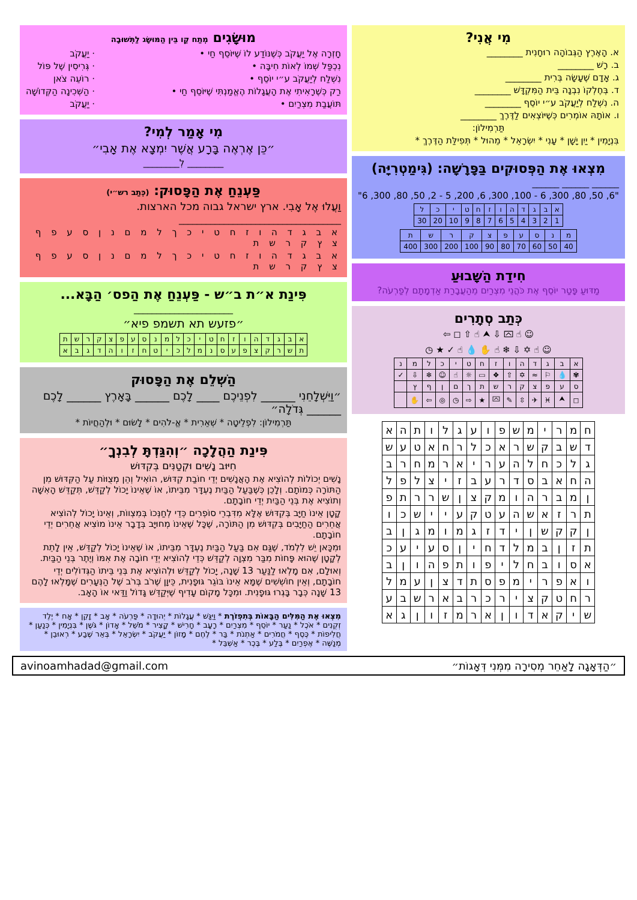מִי אֲנִי?
א. הָאֶרֶץ הַגְּבוֹהָה רוּחָנִית ________
ב. רָשׁ ________
ג. אָדָם שֶׁעָשָׂה בְּרִית ________
ד. בְּחֶלְקוֹ נִבְנָה בֵּית הַמִּקְדָּשׁ ________
ה. נִשְׁלַח לְיַעֲקֹב ע״י יוֹסֵף ________
ו. אוֹתָהּ אוֹמְרִים כְּשֶׁיּוֹצְאִים לַדֶּרֶךְ ________
תַּרְמִילוֹן:
בִּנְיָמִין * יַיִן יָשָׁן * עָנִי * יִשְׂרָאֵל * מֵהוּל * תְּפִילַּת הַדֶּרֶךְ *
מִצְאוּ אֶת הַפְּסוּקִים בַּפָּרָשָׁה: (גִּימַטְרִיָּה)
______ ______ ______
"6 ,300 ,80 ,50 ,2 - 5 ,200 ,6 ,300 ,100 - 6 ,300 ,80 ,50 ,6"
| א | ב | ג | ד | ה | ו | ז | ח | ט | י | כ | ל |
| 1 | 2 | 3 | 4 | 5 | 6 | 7 | 8 | 9 | 10 | 20 | 30 |
| מ | נ | ס | ע | פ | צ | ק | ר | ש | ת |
| 40 | 50 | 60 | 70 | 80 | 90 | 100 | 200 | 300 | 400 |
חִידַת הַשָּׁבוּעַ
מַדּוּעַ פָּטַר יוֹסֵף אֶת כֹּהֲנֵי מִצְרַיִם מֵהַעֲבָרַת אַדְמָתָם לְפַרְעֹה?
כְּתַב סְתָרִים
☺ ☝ ⮹ ⇩ ⮝ ☝ ⇧ ◻ ⇦
☺ ☝ ✡ ⇩ ❄ ☝ ✋ 💧 ☝ ✓ ★ ◷
| א | ב | ג | ד | ה | ו | ז | ח | ט | י | כ | ל | מ | נ |
| ✾ | 💧 | ⚐ | ≈ | ✡ | ⇧ | ❖ | ▭ | ☼ | ☝ | ☺ | ❄ | ⇩ | ✓ |
| ס | ע | פ | צ | ק | ר | ש | ת | ך | ם | ן | ף | ץ | |
| ◻ | ⮝ | ♓ | ✈ | ⇳ | ✎ | ⮹ | ★ | ⇨ | ◷ | ◎ | ⇦ | ✋ | |
| ח | מ | ר | י | מ | ש | פ | ו | ע | ג | ל | ו | ת | ה | א |
| ד | ש | ב | ק | ש | ר | א | כ | ל | ר | ח | א | ט | ע | ש |
| ג | ל | כ | ח | ל | ה | ע | ר | י | א | ר | מ | ח | ר | ב |
| ה | ח | א | ב | ס | ד | ר | ע | ב | ז | י | צ | ל | פ | ל |
| ן | מ | ב | ר | ה | ו | מ | ק | צ | ן | ש | ר | ר | ת | פ |
| ת | ר | ז | א | ש | ה | ע | ט | ק | ע | י | י | ש | כ | ו |
| ן | ק | ק | ש | ן | י | ד | ז | ג | מ | ו | מ | ג | ן | ב |
| ת | ז | ן | ב | מ | ל | ד | ח | י | ן | ס | ע | י | ע | כ |
| א | ס | ו | ב | ח | ל | י | פ | ו | ת | פ | ה | ו | ן | ב |
| ו | א | פ | ר | י | מ | פ | ס | ת | ד | צ | ן | ע | מ | ל |
| ר | ח | ט | ק | צ | י | ר | כ | ר | ב | א | ר | ש | ב | ע |
| ש | י | ק | א | ד | ו | ן | א | ר | מ | ז | ו | ן | ג | א |
מוּשָׂגִים מְתַח קַו בֵּין הַמּוּשָּׂג לַתְּשׁוּבָה
חָזְרָה אֶל יַעֲקֹב כְּשֶׁנּוֹדַע לוֹ שֶׁיּוֹסֵף חַי •
נִכְפַּל שְׁמוֹ לְאוֹת חִיבָּה •
נִשְׁלַח לְיַעֲקֹב ע״י יוֹסֵף •
רַק כְּשֶׁרָאִיתִי אֶת הָעֲגָלוֹת הֶאֱמַנְתִּי שֶׁיּוֹסֵף חַי •
תּוֹעֲבַת מִצְרַיִם •
· יַעֲקֹב
· גְּרִיסִין שֶׁל פּוֹל
· רוֹעֵה צֹאן
· הַשְּׁכִינָה הַקְּדוֹשָׁה
· יַעֲקֹב
מִי אָמַר לְמִי?
״כֵּן אֶרְאֶה בָּרָע אֲשֶׁר יִמְצָא אֶת אָבִי״
________ לְ________
פַּעְנֵחַ אֶת הַפָּסוּק: (כְּתַב רש״י)
וַעֲלוּ אֶל אָבִי. ארץ ישראל גבוה מכל הארצות.
____________________________________
א ב ג ד ה ו ז ח ט י כ ך ל מ ם נ ן ס ע פ ף צ ץ ק ר ש ת
א ב ג ד ה ו ז ח ט י כ ך ל מ ם נ ן ס ע פ ף צ ץ ק ר ש ת
פִּינַת א״ת ב״ש - פַּעְנֵחַ אֶת הַפס׳ הַבָּא...
______________________
״פזעש תא תשמפ פיא״
| א | ב | ג | ד | ה | ו | ז | ח | ט | י | כ | ל | מ | נ | ס | ע | פ | צ | ק | ר | ש | ת |
| ת | ש | ר | ק | צ | פ | ע | ס | נ | מ | ל | כ | י | ט | ח | ז | ו | ה | ד | ג | ב | א |
הַשְׁלֵם אֶת הַפָּסוּק
״וַיִּשְׁלָחֵנִי ______ לִפְנֵיכֶם ____ לָכֶם ______ בָּאָרֶץ ______ לָכֶם ______ גְּדֹלָה״
תַּרְמִילוֹן: לִפְלֵיטָה * שְׁאֵרִית * אֱ-לֹהִים * לָשׂוּם * וּלְהַחֲיוֹת *
פִּינַת הַהֲלָכָה ״וְהִגַּדְתָּ לְבִנְךָ״
חִיּוּב נָשִׁים וּקְטַנִּים בְּקִדּוּשׁ
נָשִׁים יְכוֹלוֹת לְהוֹצִיא אֶת הָאֲנָשִׁים יְדֵי חוֹבַת קִדּוּשׁ, הוֹאִיל וְהֵן מְצֻוּוֹת עַל הַקִּדּוּשׁ מִן הַתּוֹרָה כְּמוֹתָם. וְלָכֵן כְּשֶׁבַּעַל הַבַּיִת נֶעְדָּר מִבֵּיתוֹ, אוֹ שֶׁאֵינוֹ יָכוֹל לְקַדֵּשׁ, תְּקַדֵּשׁ הָאִשָּׁה וְתוֹצִיא אֶת בְּנֵי הַבַּיִת יְדֵי חוֹבָתָם.
קָטָן אֵינוֹ חַיָּב בְּקִדּוּשׁ אֶלָּא מִדִּבְרֵי סוֹפְרִים כְּדֵי לְחַנְּכוֹ בְּמִצְווֹת, וְאֵינוֹ יָכוֹל לְהוֹצִיא אֲחֵרִים הַחַיָּבִים בְּקִדּוּשׁ מִן הַתּוֹרָה, שֶׁכָּל שֶׁאֵינוֹ מְחוּיָּב בְּדָבָר אֵינוֹ מוֹצִיא אֲחֵרִים יְדֵי חוֹבָתָם.
וּמִכָּאן יֵשׁ לִלְמֹד, שֶׁגַּם אִם בַּעַל הַבַּיִת נֶעְדָּר מִבֵּיתוֹ, אוֹ שֶׁאֵינוֹ יָכוֹל לְקַדֵּשׁ, אֵין לָתֵת לְקָטָן שֶׁהוּא פָּחוֹת מִבַּר מִצְוָה לְקַדֵּשׁ כְּדֵי לְהוֹצִיא יְדֵי חוֹבָה אֶת אִמּוֹ וְיֶתֶר בְּנֵי הַבַּיִת.
וְאוּלָם, אִם מָלְאוּ לַנַּעַר 13 שָׁנָה, יָכוֹל לְקַדֵּשׁ וּלְהוֹצִיא אֶת בְּנֵי בֵּיתוֹ הַגְּדוֹלִים יְדֵי חוֹבָתָם, וְאֵין חוֹשְׁשִׁים שֶׁמָּא אֵינוֹ בּוֹגֵר גּוּפָנִית, כֵּיוָן שֶׁרֹב בְּרֹב שֶׁל הַנְּעָרִים שֶׁמָּלְאוּ לָהֶם 13 שָׁנָה כְּבָר בָּגְרוּ גּוּפָנִית. וּמִכָּל מָקוֹם עָדִיף שֶׁיְּקַדֵּשׁ גָּדוֹל וַדַּאי אוֹ הָאָב.
מִצְאוּ אֶת הַמִּלִּים הַבָּאוֹת בְּתִפְזֹרֶת * וַיִּגַּשׁ * עֲגָלוֹת * יְהוּדָה * פַּרְעֹה * אָב * זָקֵן * אָח * יֶלֶד זְקֻנִים * אֹכֶל * נַעַר * יוֹסֵף * מִצְרַיִם * רָעָב * חָרִישׁ * קָצִיר * מֹשֵׁל * אָדוֹן * גֹּשֶׁן * בִּנְיָמִין * כְּנַעַן * חֲלִיפוֹת * כֶּסֶף * חֲמֹרִים * אַתְנֹת * בַּר * לֶחֶם * מָזוֹן * יַעֲקֹב * יִשְׂרָאֵל * בְּאֵר שֶׁבַע * רְאוּבֵן * מְנַשֶּׁה * אֶפְרַיִם * בֶּלַע * בֶּכֶר * אַשְׁבֵּל *
״הַדְּאָגָה לָאַחֵר מְסִירָה מִמְּנִי דְּאָגוֹת״ avinoamhadad@gmail.com